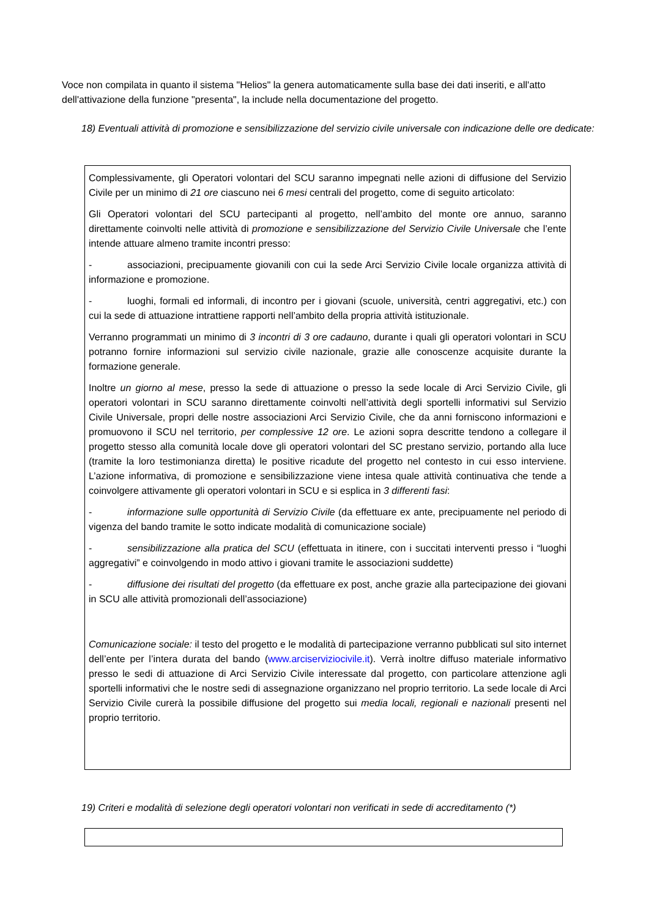Voce non compilata in quanto il sistema "Helios" la genera automaticamente sulla base dei dati inseriti, e all'atto dell'attivazione della funzione "presenta", la include nella documentazione del progetto.
18) Eventuali attività di promozione e sensibilizzazione del servizio civile universale con indicazione delle ore dedicate:
Complessivamente, gli Operatori volontari del SCU saranno impegnati nelle azioni di diffusione del Servizio Civile per un minimo di 21 ore ciascuno nei 6 mesi centrali del progetto, come di seguito articolato:
Gli Operatori volontari del SCU partecipanti al progetto, nell’ambito del monte ore annuo, saranno direttamente coinvolti nelle attività di promozione e sensibilizzazione del Servizio Civile Universale che l’ente intende attuare almeno tramite incontri presso:
- associazioni, precipuamente giovanili con cui la sede Arci Servizio Civile locale organizza attività di informazione e promozione.
- luoghi, formali ed informali, di incontro per i giovani (scuole, università, centri aggregativi, etc.) con cui la sede di attuazione intrattiene rapporti nell’ambito della propria attività istituzionale.
Verranno programmati un minimo di 3 incontri di 3 ore cadauno, durante i quali gli operatori volontari in SCU potranno fornire informazioni sul servizio civile nazionale, grazie alle conoscenze acquisite durante la formazione generale.
Inoltre un giorno al mese, presso la sede di attuazione o presso la sede locale di Arci Servizio Civile, gli operatori volontari in SCU saranno direttamente coinvolti nell’attività degli sportelli informativi sul Servizio Civile Universale, propri delle nostre associazioni Arci Servizio Civile, che da anni forniscono informazioni e promuovono il SCU nel territorio, per complessive 12 ore. Le azioni sopra descritte tendono a collegare il progetto stesso alla comunità locale dove gli operatori volontari del SC prestano servizio, portando alla luce (tramite la loro testimonianza diretta) le positive ricadute del progetto nel contesto in cui esso interviene. L’azione informativa, di promozione e sensibilizzazione viene intesa quale attività continuativa che tende a coinvolgere attivamente gli operatori volontari in SCU e si esplica in 3 differenti fasi:
- informazione sulle opportunità di Servizio Civile (da effettuare ex ante, precipuamente nel periodo di vigenza del bando tramite le sotto indicate modalità di comunicazione sociale)
- sensibilizzazione alla pratica del SCU (effettuata in itinere, con i succitati interventi presso i “luoghi aggregativi” e coinvolgendo in modo attivo i giovani tramite le associazioni suddette)
- diffusione dei risultati del progetto (da effettuare ex post, anche grazie alla partecipazione dei giovani in SCU alle attività promozionali dell’associazione)
Comunicazione sociale: il testo del progetto e le modalità di partecipazione verranno pubblicati sul sito internet dell’ente per l’intera durata del bando (www.arciserviziocivile.it). Verrà inoltre diffuso materiale informativo presso le sedi di attuazione di Arci Servizio Civile interessate dal progetto, con particolare attenzione agli sportelli informativi che le nostre sedi di assegnazione organizzano nel proprio territorio. La sede locale di Arci Servizio Civile curerà la possibile diffusione del progetto sui media locali, regionali e nazionali presenti nel proprio territorio.
19) Criteri e modalità di selezione degli operatori volontari non verificati in sede di accreditamento (*)